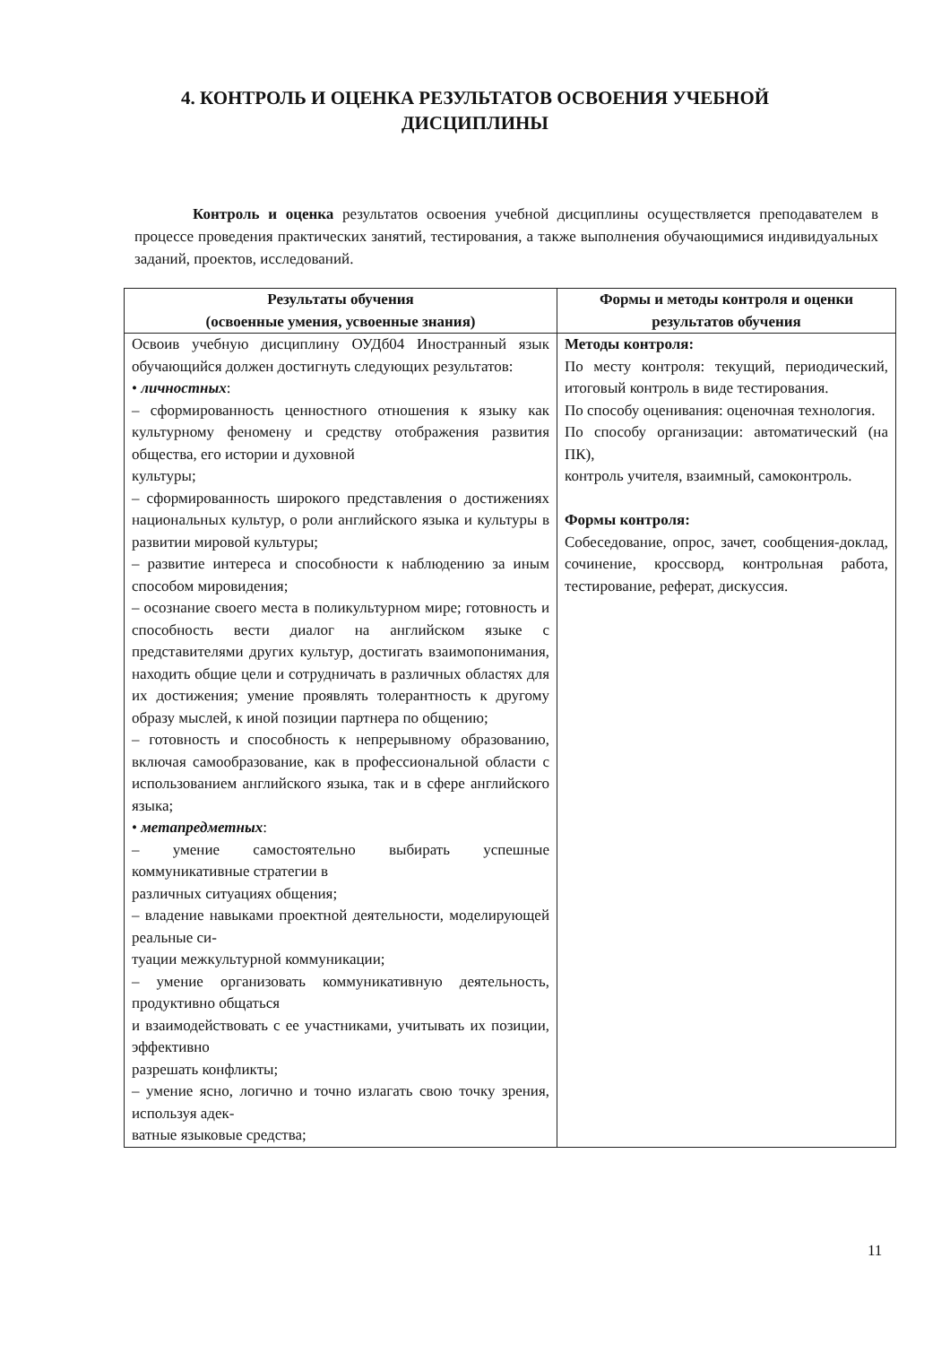4. КОНТРОЛЬ И ОЦЕНКА РЕЗУЛЬТАТОВ ОСВОЕНИЯ УЧЕБНОЙ ДИСЦИПЛИНЫ
Контроль и оценка результатов освоения учебной дисциплины осуществляется преподавателем в процессе проведения практических занятий, тестирования, а также выполнения обучающимися индивидуальных заданий, проектов, исследований.
| Результаты обучения (освоенные умения, усвоенные знания) | Формы и методы контроля и оценки результатов обучения |
| --- | --- |
| Освоив учебную дисциплину ОУДб04 Иностранный язык обучающийся должен достигнуть следующих результатов: • личностных : – сформированность ценностного отношения к языку как культурному феномену и средству отображения развития общества, его истории и духовной культуры; – сформированность широкого представления о достижениях национальных культур, о роли английского языка и культуры в развитии мировой культуры; – развитие интереса и способности к наблюдению за иным способом мировидения; – осознание своего места в поликультурном мире; готовность и способность вести диалог на английском языке с представителями других культур, достигать взаимопонимания, находить общие цели и сотрудничать в различных областях для их достижения; умение проявлять толерантность к другому образу мыслей, к иной позиции партнера по общению; – готовность и способность к непрерывному образованию, включая самообразование, как в профессиональной области с использованием английского языка, так и в сфере английского языка; • метапредметных : – умение самостоятельно выбирать успешные коммуникативные стратегии в различных ситуациях общения; – владение навыками проектной деятельности, моделирующей реальные си- туации межкультурной коммуникации; – умение организовать коммуникативную деятельность, продуктивно общаться и взаимодействовать с ее участниками, учитывать их позиции, эффективно разрешать конфликты; – умение ясно, логично и точно излагать свою точку зрения, используя адек- ватные языковые средства; | Методы контроля: По месту контроля: текущий, периодический, итоговый контроль в виде тестирования. По способу оценивания: оценочная технология. По способу организации: автоматический (на ПК), контроль учителя, взаимный, самоконтроль. Формы контроля: Собеседование, опрос, зачет, сообщения-доклад, сочинение, кроссворд, контрольная работа, тестирование, реферат, дискуссия. |
11